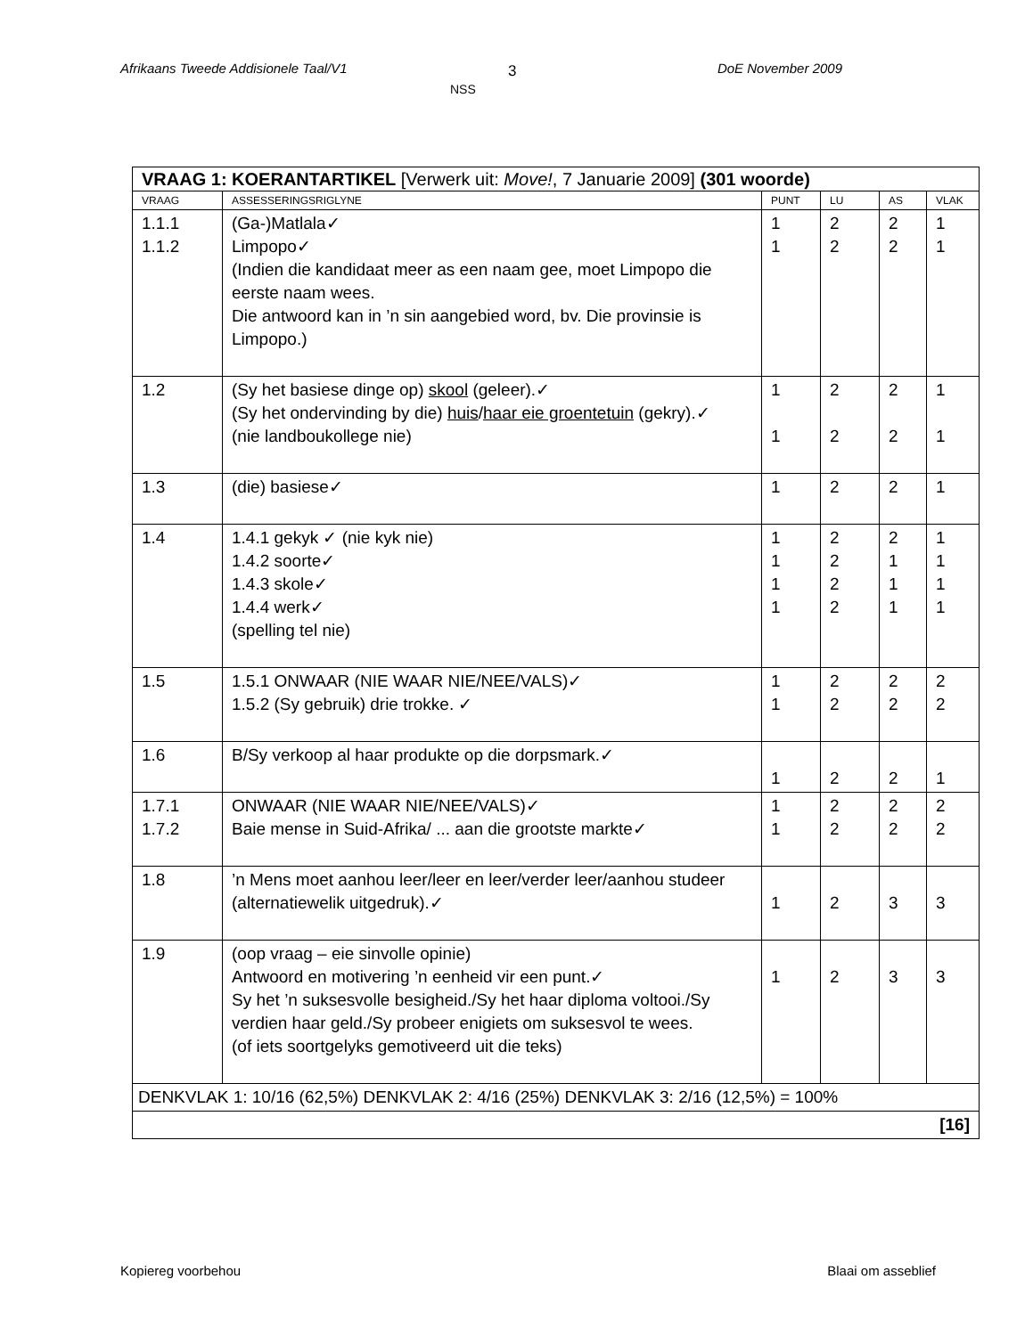Afrikaans Tweede Addisionele Taal/V1 3
NSS
DoE November 2009
| VRAAG 1: KOERANTARTIKEL [Verwerk uit: Move! , 7 Januarie 2009] (301 woorde) | | | | | |
| VRAAG | ASSESSERINGSRIGLYNE | PUNT | LU | AS | VLAK |
| 1.1.1 1.1.2 | (Ga-)Matlala✓ Limpopo✓ (Indien die kandidaat meer as een naam gee, moet Limpopo die eerste naam wees. Die antwoord kan in ’n sin aangebied word, bv. Die provinsie is Limpopo.) | 1 1 | 2 2 | 2 2 | 1 1 |
| 1.2 | (Sy het basiese dinge op) skool (geleer).✓ (Sy het ondervinding by die) huis / haar eie groentetuin (gekry).✓ (nie landboukollege nie) | 1 1 | 2 2 | 2 2 | 1 1 |
| 1.3 | (die) basiese✓ | 1 | 2 | 2 | 1 |
| 1.4 | 1.4.1 gekyk ✓ (nie kyk nie) 1.4.2 soorte✓ 1.4.3 skole✓ 1.4.4 werk✓ (spelling tel nie) | 1 1 1 1 | 2 2 2 2 | 2 1 1 1 | 1 1 1 1 |
| 1.5 | 1.5.1 ONWAAR (NIE WAAR NIE/NEE/VALS)✓ 1.5.2 (Sy gebruik) drie trokke. ✓ | 1 1 | 2 2 | 2 2 | 2 2 |
| 1.6 | B/Sy verkoop al haar produkte op die dorpsmark.✓ | 1 | 2 | 2 | 1 |
| 1.7.1 1.7.2 | ONWAAR (NIE WAAR NIE/NEE/VALS)✓ Baie mense in Suid-Afrika/ ... aan die grootste markte✓ | 1 1 | 2 2 | 2 2 | 2 2 |
| 1.8 | ’n Mens moet aanhou leer/leer en leer/verder leer/aanhou studeer (alternatiewelik uitgedruk).✓ | 1 | 2 | 3 | 3 |
| 1.9 | (oop vraag – eie sinvolle opinie) Antwoord en motivering ’n eenheid vir een punt.✓ Sy het ’n suksesvolle besigheid./Sy het haar diploma voltooi./Sy verdien haar geld./Sy probeer enigiets om suksesvol te wees. (of iets soortgelyks gemotiveerd uit die teks) | 1 | 2 | 3 | 3 |
| DENKVLAK 1: 10/16 (62,5%) DENKVLAK 2: 4/16 (25%) DENKVLAK 3: 2/16 (12,5%) = 100% | | | | | |
| [16] | | | | | |
Kopiereg voorbehou Blaai om asseblief